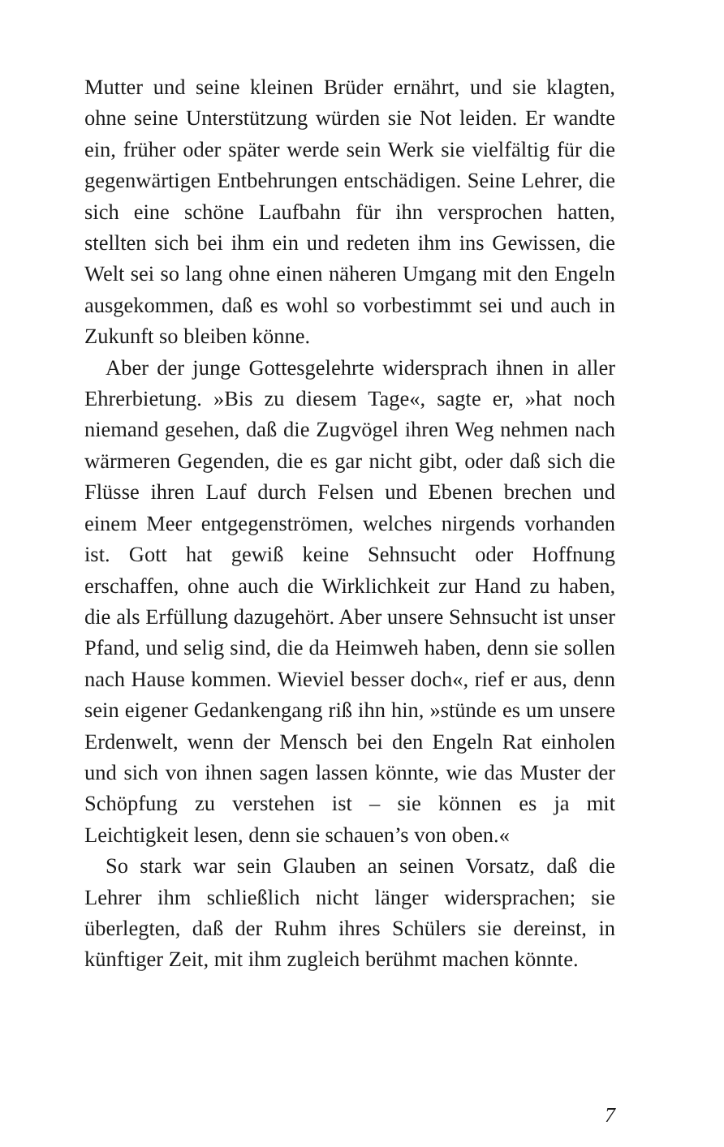Mutter und seine kleinen Brüder ernährt, und sie klagten, ohne seine Unterstützung würden sie Not leiden. Er wandte ein, früher oder später werde sein Werk sie vielfältig für die gegenwärtigen Entbehrungen entschädigen. Seine Lehrer, die sich eine schöne Laufbahn für ihn versprochen hatten, stellten sich bei ihm ein und redeten ihm ins Gewissen, die Welt sei so lang ohne einen näheren Umgang mit den Engeln ausgekommen, daß es wohl so vorbestimmt sei und auch in Zukunft so bleiben könne.
Aber der junge Gottesgelehrte widersprach ihnen in aller Ehrerbietung. »Bis zu diesem Tage«, sagte er, »hat noch niemand gesehen, daß die Zugvögel ihren Weg nehmen nach wärmeren Gegenden, die es gar nicht gibt, oder daß sich die Flüsse ihren Lauf durch Felsen und Ebenen brechen und einem Meer entgegenströmen, welches nirgends vorhanden ist. Gott hat gewiß keine Sehnsucht oder Hoffnung erschaffen, ohne auch die Wirklichkeit zur Hand zu haben, die als Erfüllung dazugehört. Aber unsere Sehnsucht ist unser Pfand, und selig sind, die da Heimweh haben, denn sie sollen nach Hause kommen. Wieviel besser doch«, rief er aus, denn sein eigener Gedankengang riß ihn hin, »stünde es um unsere Erdenwelt, wenn der Mensch bei den Engeln Rat einholen und sich von ihnen sagen lassen könnte, wie das Muster der Schöpfung zu verstehen ist – sie können es ja mit Leichtigkeit lesen, denn sie schauen’s von oben.«
So stark war sein Glauben an seinen Vorsatz, daß die Lehrer ihm schließlich nicht länger widersprachen; sie überlegten, daß der Ruhm ihres Schülers sie dereinst, in künftiger Zeit, mit ihm zugleich berühmt machen könnte.
7